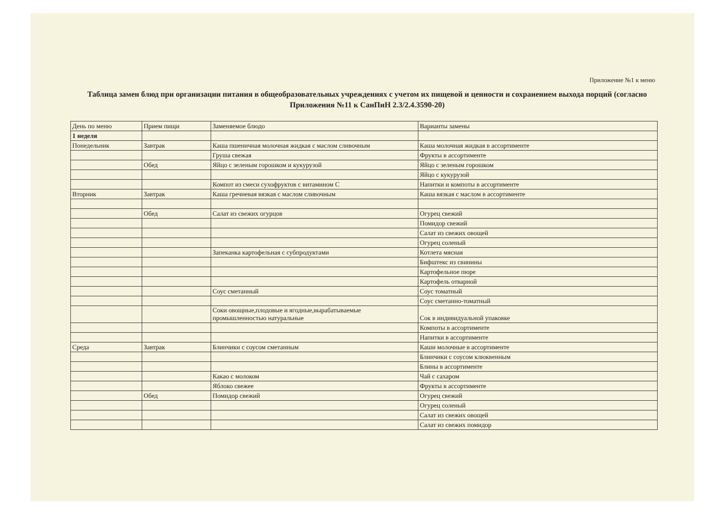Приложение №1 к меню
Таблица замен блюд при организации питания в общеобразовательных учреждениях с учетом их пищевой и ценности и сохранением выхода порций (согласно Приложения №11 к СанПиН 2.3/2.4.3590-20)
| День по меню | Прием пищи | Заменяемое блюдо | Варианты замены |
| --- | --- | --- | --- |
| 1 неделя | | | |
| Понедельник | Завтрак | Каша пшеничная молочная жидкая с маслом сливочным | Каша молочная жидкая в ассортименте |
| | | Груша свежая | Фрукты в ассортименте |
| | Обед | Яйцо с зеленым горошком и кукурузой | Яйцо с зеленым горошком |
| | | | Яйцо с кукурузой |
| | | Компот из смеси сухофруктов с витамином С | Напитки и компоты в ассортименте |
| Вторник | Завтрак | Каша гречневая вязкая с маслом сливочным | Каша вязкая с маслом в ассортименте |
| | Обед | Салат из свежих огурцов | Огурец свежий |
| | | | Помидор свежий |
| | | | Салат из свежих овощей |
| | | | Огурец соленый |
| | | Запеканка картофельная с субпродуктами | Котлета мясная |
| | | | Бифштекс из свинины |
| | | | Картофельное пюре |
| | | | Картофель отварной |
| | | Соус сметанный | Соус томатный |
| | | | Соус сметанно-томатный |
| | | Соки овощные,плодовые и ягодные,вырабатываемые промышленностью натуральные | Сок в индивидуальной упаковке |
| | | | Компоты в ассортименте |
| | | | Напитки в ассортименте |
| Среда | Завтрак | Блинчики с соусом сметанным | Каши молочные в ассортименте |
| | | | Блинчики с соусом клюквенным |
| | | | Блины в ассортименте |
| | | Какао с молоком | Чай с сахаром |
| | | Яблоко свежее | Фрукты в ассортименте |
| | Обед | Помидор свежий | Огурец свежий |
| | | | Огурец соленый |
| | | | Салат из свежих овощей |
| | | | Салат из свежих помидор |